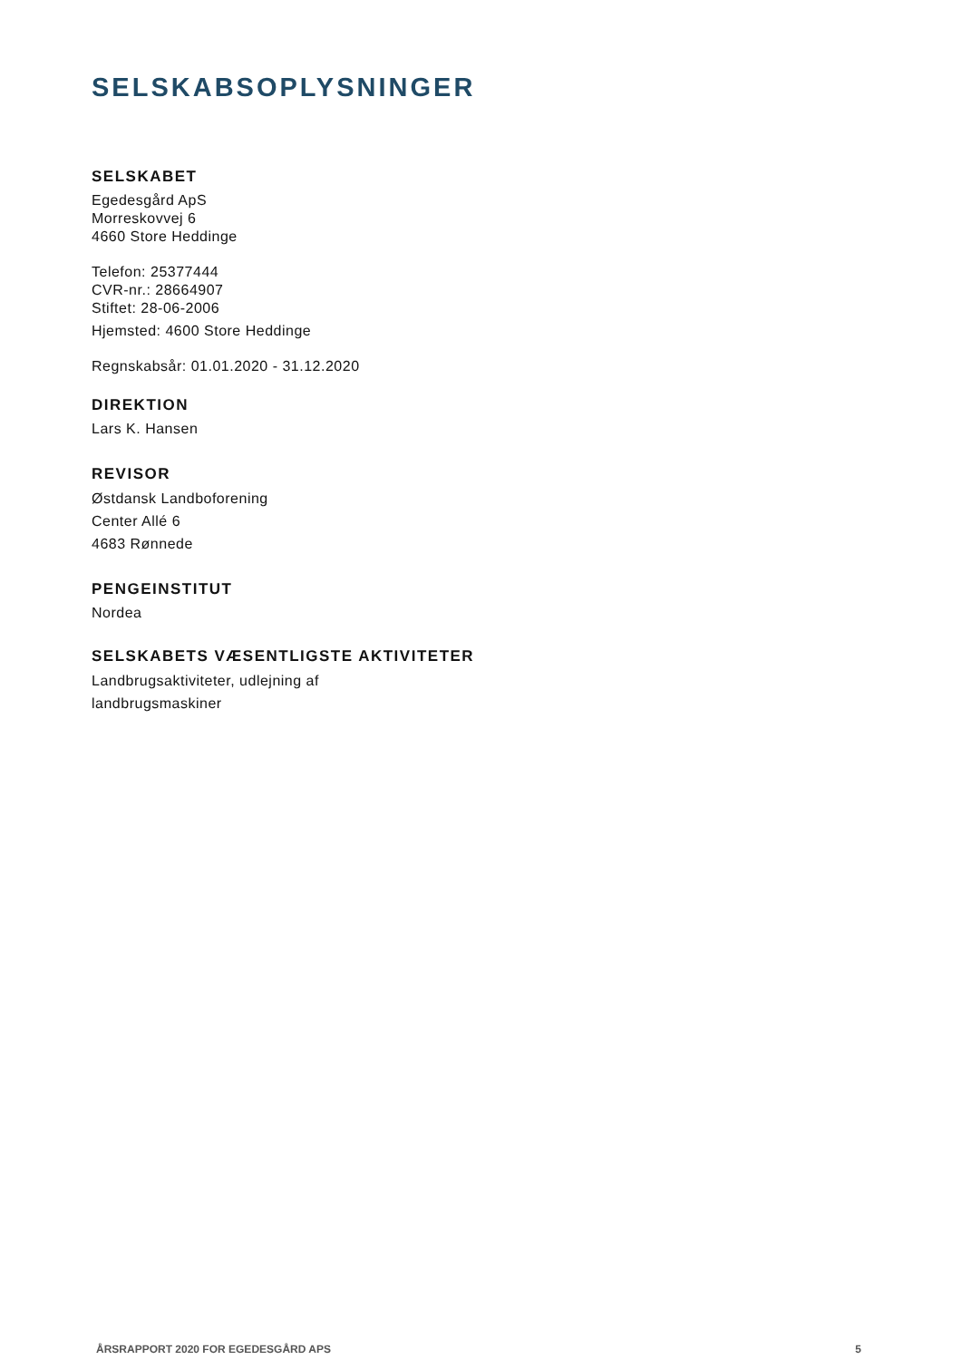SELSKABSOPLYSNINGER
SELSKABET
Egedesgård ApS
Morreskovvej 6
4660 Store Heddinge
Telefon: 25377444
CVR-nr.: 28664907
Stiftet: 28-06-2006
Hjemsted: 4600 Store Heddinge
Regnskabsår: 01.01.2020 - 31.12.2020
DIREKTION
Lars K. Hansen
REVISOR
Østdansk Landboforening
Center Allé 6
4683 Rønnede
PENGEINSTITUT
Nordea
SELSKABETS VÆSENTLIGSTE AKTIVITETER
Landbrugsaktiviteter, udlejning af
landbrugsmaskiner
ÅRSRAPPORT 2020 FOR EGEDESGÅRD APS 5